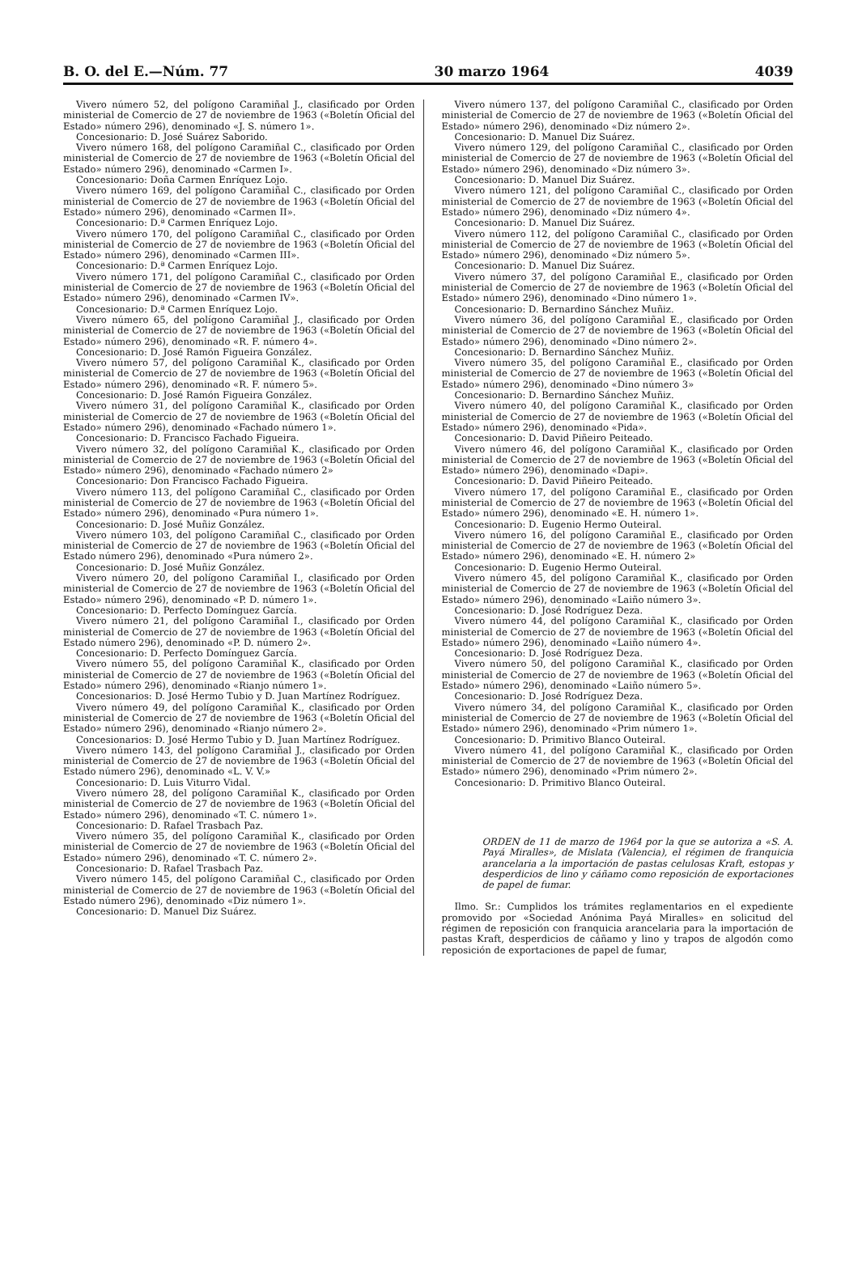B. O. del E.—Núm. 77 30 marzo 1964 4039
Vivero número 52, del polígono Caramiñal J., clasificado por Orden ministerial de Comercio de 27 de noviembre de 1963 («Boletín Oficial del Estado» número 296), denominado «J. S. número 1».
Concesionario: D. José Suárez Saborido.
Vivero número 168, del polígono Caramiñal C., clasificado por Orden ministerial de Comercio de 27 de noviembre de 1963 («Boletín Oficial del Estado» número 296), denominado «Carmen I».
Concesionario: Doña Carmen Enríquez Lojo.
Vivero número 169, del polígono Caramiñal C., clasificado por Orden ministerial de Comercio de 27 de noviembre de 1963 («Boletín Oficial del Estado» número 296), denominado «Carmen II».
Concesionario: D.ª Carmen Enríquez Lojo.
Vivero número 170, del polígono Caramiñal C., clasificado por Orden ministerial de Comercio de 27 de noviembre de 1963 («Boletín Oficial del Estado» número 296), denominado «Carmen III».
Concesionario: D.ª Carmen Enríquez Lojo.
Vivero número 171, del polígono Caramiñal C., clasificado por Orden ministerial de Comercio de 27 de noviembre de 1963 («Boletín Oficial del Estado» número 296), denominado «Carmen IV».
Concesionario: D.ª Carmen Enríquez Lojo.
Vivero número 65, del polígono Caramiñal J., clasificado por Orden ministerial de Comercio de 27 de noviembre de 1963 («Boletín Oficial del Estado» número 296), denominado «R. F. número 4».
Concesionario: D. José Ramón Figueira González.
Vivero número 57, del polígono Caramiñal K., clasificado por Orden ministerial de Comercio de 27 de noviembre de 1963 («Boletín Oficial del Estado» número 296), denominado «R. F. número 5».
Concesionario: D. José Ramón Figueira González.
Vivero número 31, del polígono Caramiñal K., clasificado por Orden ministerial de Comercio de 27 de noviembre de 1963 («Boletín Oficial del Estado» número 296), denominado «Fachado número 1».
Concesionario: D. Francisco Fachado Figueira.
Vivero número 32, del polígono Caramiñal K., clasificado por Orden ministerial de Comercio de 27 de noviembre de 1963 («Boletín Oficial del Estado» número 296), denominado «Fachado número 2»
Concesionario: Don Francisco Fachado Figueira.
Vivero número 113, del polígono Caramiñal C., clasificado por Orden ministerial de Comercio de 27 de noviembre de 1963 («Boletín Oficial del Estado» número 296), denominado «Pura número 1».
Concesionario: D. José Muñiz González.
Vivero número 103, del polígono Caramiñal C., clasificado por Orden ministerial de Comercio de 27 de noviembre de 1963 («Boletín Oficial del Estado número 296), denominado «Pura número 2».
Concesionario: D. José Muñiz González.
Vivero número 20, del polígono Caramiñal I., clasificado por Orden ministerial de Comercio de 27 de noviembre de 1963 («Boletín Oficial del Estado» número 296), denominado «P. D. número 1».
Concesionario: D. Perfecto Domínguez García.
Vivero número 21, del polígono Caramiñal I., clasificado por Orden ministerial de Comercio de 27 de noviembre de 1963 («Boletín Oficial del Estado número 296), denominado «P. D. número 2».
Concesionario: D. Perfecto Domínguez García.
Vivero número 55, del polígono Caramiñal K., clasificado por Orden ministerial de Comercio de 27 de noviembre de 1963 («Boletín Oficial del Estado» número 296), denominado «Rianjo número 1».
Concesionarios: D. José Hermo Tubio y D. Juan Martínez Rodríguez.
Vivero número 49, del polígono Caramiñal K., clasificado por Orden ministerial de Comercio de 27 de noviembre de 1963 («Boletín Oficial del Estado» número 296), denominado «Rianjo número 2».
Concesionarios: D. José Hermo Tubio y D. Juan Martínez Rodríguez.
Vivero número 143, del polígono Caramiñal J., clasificado por Orden ministerial de Comercio de 27 de noviembre de 1963 («Boletín Oficial del Estado número 296), denominado «L. V. V.»
Concesionario: D. Luis Viturro Vidal.
Vivero número 28, del polígono Caramiñal K., clasificado por Orden ministerial de Comercio de 27 de noviembre de 1963 («Boletín Oficial del Estado» número 296), denominado «T. C. número 1».
Concesionario: D. Rafael Trasbach Paz.
Vivero número 35, del polígono Caramiñal K., clasificado por Orden ministerial de Comercio de 27 de noviembre de 1963 («Boletín Oficial del Estado» número 296), denominado «T. C. número 2».
Concesionario: D. Rafael Trasbach Paz.
Vivero número 145, del polígono Caramiñal C., clasificado por Orden ministerial de Comercio de 27 de noviembre de 1963 («Boletín Oficial del Estado número 296), denominado «Diz número 1».
Concesionario: D. Manuel Diz Suárez.
Vivero número 137, del polígono Caramiñal C., clasificado por Orden ministerial de Comercio de 27 de noviembre de 1963 («Boletín Oficial del Estado» número 296), denominado «Diz número 2».
Concesionario: D. Manuel Diz Suárez.
Vivero número 129, del polígono Caramiñal C., clasificado por Orden ministerial de Comercio de 27 de noviembre de 1963 («Boletín Oficial del Estado» número 296), denominado «Diz número 3».
Concesionario: D. Manuel Diz Suárez.
Vivero número 121, del polígono Caramiñal C., clasificado por Orden ministerial de Comercio de 27 de noviembre de 1963 («Boletín Oficial del Estado» número 296), denominado «Diz número 4».
Concesionario: D. Manuel Diz Suárez.
Vivero número 112, del polígono Caramiñal C., clasificado por Orden ministerial de Comercio de 27 de noviembre de 1963 («Boletín Oficial del Estado» número 296), denominado «Diz número 5».
Concesionario: D. Manuel Diz Suárez.
Vivero número 37, del polígono Caramiñal E., clasificado por Orden ministerial de Comercio de 27 de noviembre de 1963 («Boletín Oficial del Estado» número 296), denominado «Dino número 1».
Concesionario: D. Bernardino Sánchez Muñiz.
Vivero número 36, del polígono Caramiñal E., clasificado por Orden ministerial de Comercio de 27 de noviembre de 1963 («Boletín Oficial del Estado» número 296), denominado «Dino número 2».
Concesionario: D. Bernardino Sánchez Muñiz.
Vivero número 35, del polígono Caramiñal E., clasificado por Orden ministerial de Comercio de 27 de noviembre de 1963 («Boletín Oficial del Estado» número 296), denominado «Dino número 3»
Concesionario: D. Bernardino Sánchez Muñiz.
Vivero número 40, del polígono Caramiñal K., clasificado por Orden ministerial de Comercio de 27 de noviembre de 1963 («Boletín Oficial del Estado» número 296), denominado «Pida».
Concesionario: D. David Piñeiro Peiteado.
Vivero número 46, del polígono Caramiñal K., clasificado por Orden ministerial de Comercio de 27 de noviembre de 1963 («Boletín Oficial del Estado» número 296), denominado «Dapi».
Concesionario: D. David Piñeiro Peiteado.
Vivero número 17, del polígono Caramiñal E., clasificado por Orden ministerial de Comercio de 27 de noviembre de 1963 («Boletín Oficial del Estado» número 296), denominado «E. H. número 1».
Concesionario: D. Eugenio Hermo Outeiral.
Vivero número 16, del polígono Caramiñal E., clasificado por Orden ministerial de Comercio de 27 de noviembre de 1963 («Boletín Oficial del Estado» número 296), denominado «E. H. número 2»
Concesionario: D. Eugenio Hermo Outeiral.
Vivero número 45, del polígono Caramiñal K., clasificado por Orden ministerial de Comercio de 27 de noviembre de 1963 («Boletín Oficial del Estado» número 296), denominado «Laiño número 3».
Concesionario: D. José Rodríguez Deza.
Vivero número 44, del polígono Caramiñal K., clasificado por Orden ministerial de Comercio de 27 de noviembre de 1963 («Boletín Oficial del Estado» número 296), denominado «Laiño número 4».
Concesionario: D. José Rodríguez Deza.
Vivero número 50, del polígono Caramiñal K., clasificado por Orden ministerial de Comercio de 27 de noviembre de 1963 («Boletín Oficial del Estado» número 296), denominado «Laiño número 5».
Concesionario: D. José Rodríguez Deza.
Vivero número 34, del polígono Caramiñal K., clasificado por Orden ministerial de Comercio de 27 de noviembre de 1963 («Boletín Oficial del Estado» número 296), denominado «Prim número 1».
Concesionario: D. Primitivo Blanco Outeiral.
Vivero número 41, del polígono Caramiñal K., clasificado por Orden ministerial de Comercio de 27 de noviembre de 1963 («Boletín Oficial del Estado» número 296), denominado «Prim número 2».
Concesionario: D. Primitivo Blanco Outeiral.
ORDEN de 11 de marzo de 1964 por la que se autoriza a «S. A. Payá Miralles», de Mislata (Valencia), el régimen de franquicia arancelaria a la importación de pastas celulosas Kraft, estopas y desperdicios de lino y cáñamo como reposición de exportaciones de papel de fumar.
Ilmo. Sr.: Cumplidos los trámites reglamentarios en el expediente promovido por «Sociedad Anónima Payá Miralles» en solicitud del régimen de reposición con franquicia arancelaria para la importación de pastas Kraft, desperdicios de cáñamo y lino y trapos de algodón como reposición de exportaciones de papel de fumar,